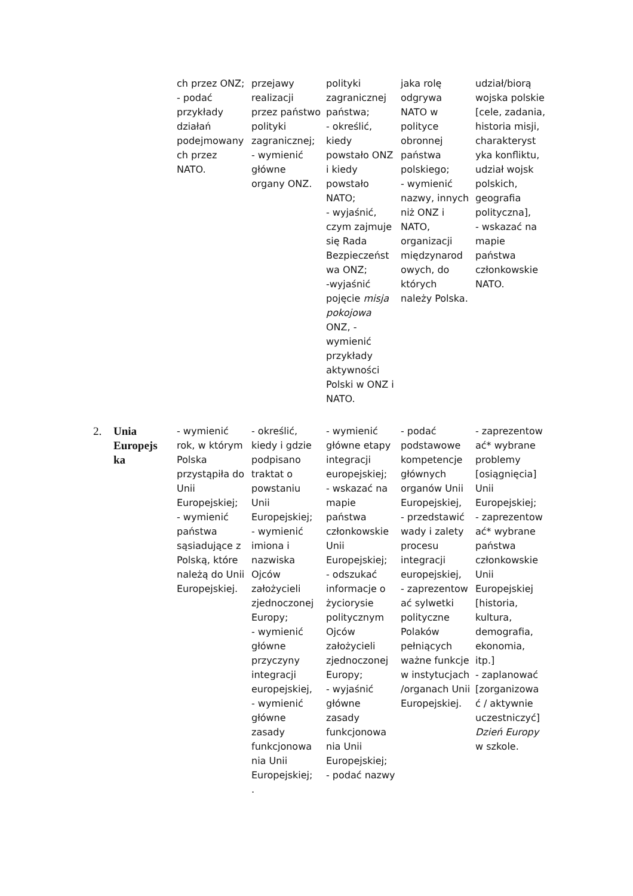| | | ch przez ONZ; - podać przykłady działań podejmowany ch przez NATO. | przejawy realizacji przez państwo polityki zagranicznej; - wymienić główne organy ONZ. | polityki zagranicznej państwa; - określić, kiedy powstało ONZ i kiedy powstało NATO; - wyjaśnić, czym zajmuje się Rada Bezpieczeńst wa ONZ; -wyjaśnić pojęcie misja pokojowa ONZ, - wymienić przykłady aktywności Polski w ONZ i NATO. | jaka rolę odgrywa NATO w polityce obronnej państwa polskiego; - wymienić nazwy, innych niż ONZ i NATO, organizacji międzynarod owych, do których należy Polska. | udział/biorą wojska polskie [cele, zadania, historia misji, charakteryst yka konfliktu, udział wojsk polskich, geografia polityczna], - wskazać na mapie państwa członkowskie NATO. |
| 2. | Unia Europejs ka | - wymienić rok, w którym Polska przystąpiła do Unii Europejskiej; - wymienić państwa sąsiadujące z Polską, które należą do Unii Europejskiej. | - określić, kiedy i gdzie podpisano traktat o powstaniu Unii Europejskiej; - wymienić imiona i nazwiska Ojców założycieli zjednoczonej Europy; - wymienić główne przyczyny integracji europejskiej, - wymienić główne zasady funkcjonowa nia Unii Europejskiej; . | - wymienić główne etapy integracji europejskiej; - wskazać na mapie państwa członkowskie Unii Europejskiej; - odszukać informacje o życiorysie politycznym Ojców założycieli zjednoczonej Europy; - wyjaśnić główne zasady funkcjonowa nia Unii Europejskiej; - podać nazwy | - podać podstawowe kompetencje głównych organów Unii Europejskiej, - przedstawić wady i zalety procesu integracji europejskiej, - zaprezentow ać sylwetki polityczne Polaków pełniących ważne funkcje w instytucjach /organach Unii Europejskiej. | - zaprezentow ać* wybrane problemy [osiągnięcia] Unii Europejskiej; - zaprezentow ać* wybrane państwa członkowskie Unii Europejskiej [historia, kultura, demografia, ekonomia, itp.] - zaplanować [zorganizowa ć / aktywnie uczestniczyć] Dzień Europy w szkole. |